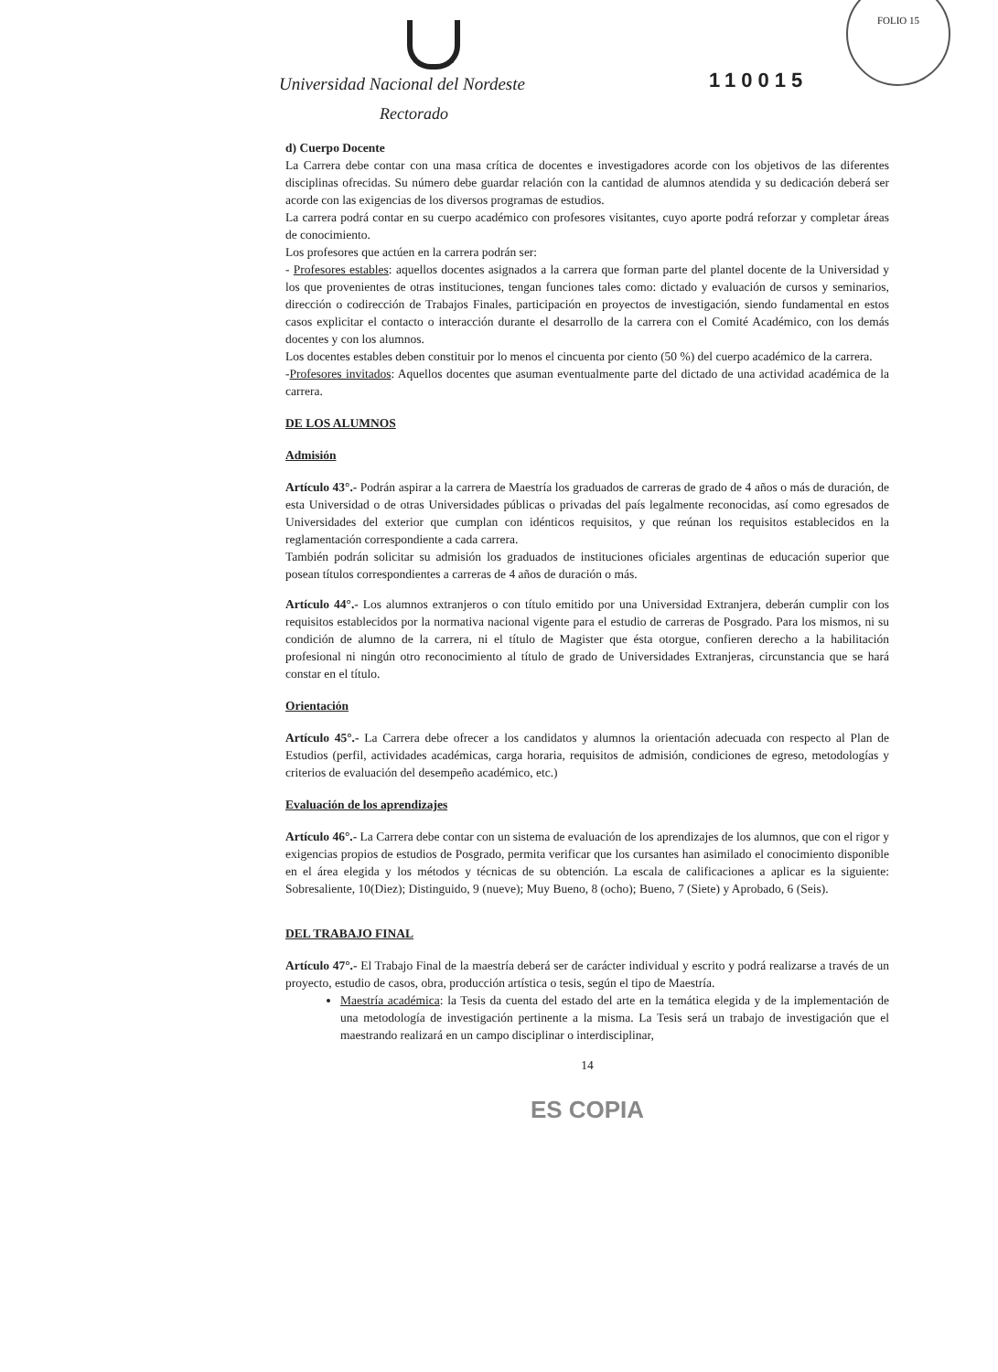Universidad Nacional del Nordeste
Rectorado
110015
FOLIO 15
d) Cuerpo Docente
La Carrera debe contar con una masa crítica de docentes e investigadores acorde con los objetivos de las diferentes disciplinas ofrecidas. Su número debe guardar relación con la cantidad de alumnos atendida y su dedicación deberá ser acorde con las exigencias de los diversos programas de estudios.
La carrera podrá contar en su cuerpo académico con profesores visitantes, cuyo aporte podrá reforzar y completar áreas de conocimiento.
Los profesores que actúen en la carrera podrán ser:
- Profesores estables: aquellos docentes asignados a la carrera que forman parte del plantel docente de la Universidad y los que provenientes de otras instituciones, tengan funciones tales como: dictado y evaluación de cursos y seminarios, dirección o codirección de Trabajos Finales, participación en proyectos de investigación, siendo fundamental en estos casos explicitar el contacto o interacción durante el desarrollo de la carrera con el Comité Académico, con los demás docentes y con los alumnos.
Los docentes estables deben constituir por lo menos el cincuenta por ciento (50 %) del cuerpo académico de la carrera.
-Profesores invitados: Aquellos docentes que asuman eventualmente parte del dictado de una actividad académica de la carrera.
DE LOS ALUMNOS
Admisión
Artículo 43°.- Podrán aspirar a la carrera de Maestría los graduados de carreras de grado de 4 años o más de duración, de esta Universidad o de otras Universidades públicas o privadas del país legalmente reconocidas, así como egresados de Universidades del exterior que cumplan con idénticos requisitos, y que reúnan los requisitos establecidos en la reglamentación correspondiente a cada carrera.
También podrán solicitar su admisión los graduados de instituciones oficiales argentinas de educación superior que posean títulos correspondientes a carreras de 4 años de duración o más.
Artículo 44°.- Los alumnos extranjeros o con título emitido por una Universidad Extranjera, deberán cumplir con los requisitos establecidos por la normativa nacional vigente para el estudio de carreras de Posgrado. Para los mismos, ni su condición de alumno de la carrera, ni el título de Magister que ésta otorgue, confieren derecho a la habilitación profesional ni ningún otro reconocimiento al título de grado de Universidades Extranjeras, circunstancia que se hará constar en el título.
Orientación
Artículo 45°.- La Carrera debe ofrecer a los candidatos y alumnos la orientación adecuada con respecto al Plan de Estudios (perfil, actividades académicas, carga horaria, requisitos de admisión, condiciones de egreso, metodologías y criterios de evaluación del desempeño académico, etc.)
Evaluación de los aprendizajes
Artículo 46°.- La Carrera debe contar con un sistema de evaluación de los aprendizajes de los alumnos, que con el rigor y exigencias propios de estudios de Posgrado, permita verificar que los cursantes han asimilado el conocimiento disponible en el área elegida y los métodos y técnicas de su obtención. La escala de calificaciones a aplicar es la siguiente: Sobresaliente, 10(Diez); Distinguido, 9 (nueve); Muy Bueno, 8 (ocho); Bueno, 7 (Siete) y Aprobado, 6 (Seis).
DEL TRABAJO FINAL
Artículo 47°.- El Trabajo Final de la maestría deberá ser de carácter individual y escrito y podrá realizarse a través de un proyecto, estudio de casos, obra, producción artística o tesis, según el tipo de Maestría.
Maestría académica: la Tesis da cuenta del estado del arte en la temática elegida y de la implementación de una metodología de investigación pertinente a la misma. La Tesis será un trabajo de investigación que el maestrando realizará en un campo disciplinar o interdisciplinar,
14
ES COPIA